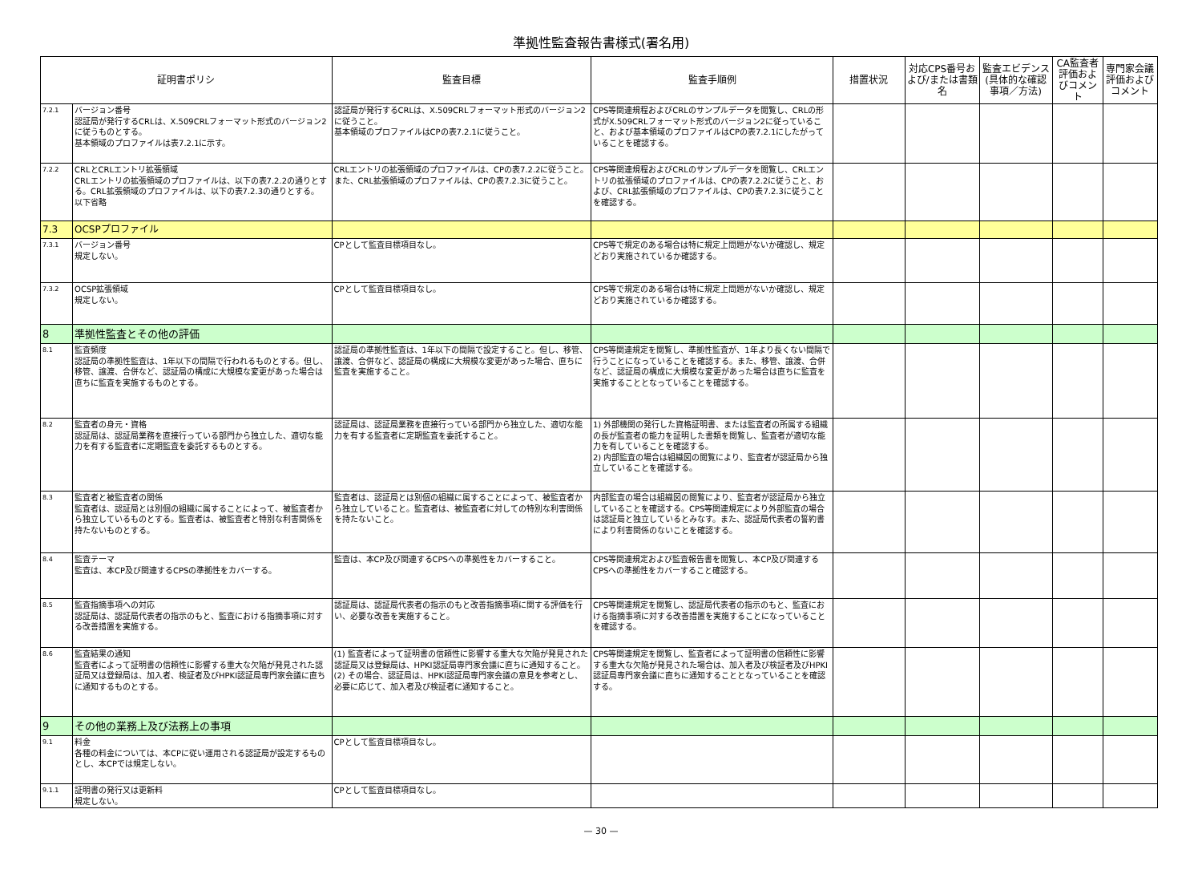準拠性監査報告書様式(署名用)
| 証明書ポリシ | | 監査目標 | 監査手順例 | 措置状況 | 対応CPS番号および/または書類名 | 監査エビデンス(具体的な確認事項／方法) | CA監査者評価およびコメント | 専門家会議評価およびコメント |
| --- | --- | --- | --- | --- | --- | --- | --- | --- |
| 7.2.1 | バージョン番号 認証局が発行するCRLは、X.509CRLフォーマット形式のバージョン2に従うものとする。 基本領域のプロファイルは表7.2.1に示す。 | 認証局が発行するCRLは、X.509CRLフォーマット形式のバージョン2に従うこと。 基本領域のプロファイルはCPの表7.2.1に従うこと。 | CPS等関連規程およびCRLのサンプルデータを閲覧し、CRLの形式がX.509CRLフォーマット形式のバージョン2に従っていること、および基本領域のプロファイルはCPの表7.2.1にしたがっていることを確認する。 | | | | | |
| 7.2.2 | CRLとCRLエントリ拡張領域 CRLエントリの拡張領域のプロファイルは、以下の表7.2.2の通りとする。CRL拡張領域のプロファイルは、以下の表7.2.3の通りとする。 以下省略 | CRLエントリの拡張領域のプロファイルは、CPの表7.2.2に従うこと。また、CRL拡張領域のプロファイルは、CPの表7.2.3に従うこと。 | CPS等関連規程およびCRLのサンプルデータを閲覧し、CRLエントリの拡張領域のプロファイルは、CPの表7.2.2に従うこと、および、CRL拡張領域のプロファイルは、CPの表7.2.3に従うことを確認する。 | | | | | |
| 7.3 | OCSPプロファイル | | | | | | | |
| 7.3.1 | バージョン番号 規定しない。 | CPとして監査目標項目なし。 | CPS等で規定のある場合は特に規定上問題がないか確認し、規定どおり実施されているか確認する。 | | | | | |
| 7.3.2 | OCSP拡張領域 規定しない。 | CPとして監査目標項目なし。 | CPS等で規定のある場合は特に規定上問題がないか確認し、規定どおり実施されているか確認する。 | | | | | |
| 8 | 準拠性監査とその他の評価 | | | | | | | |
| 8.1 | 監査頻度 認証局の準拠性監査は、1年以下の間隔で行われるものとする。但し、移管、譲渡、合併など、認証局の構成に大規模な変更があった場合は直ちに監査を実施するものとする。 | 認証局の準拠性監査は、1年以下の間隔で設定すること。但し、移管、譲渡、合併など、認証局の構成に大規模な変更があった場合、直ちに監査を実施すること。 | CPS等関連規定を閲覧し、準拠性監査が、1年より長くない間隔で行うことになっていることを確認する。また、移管、譲渡、合併など、認証局の構成に大規模な変更があった場合は直ちに監査を実施することとなっていることを確認する。 | | | | | |
| 8.2 | 監査者の身元・資格 認証局は、認証局業務を直接行っている部門から独立した、適切な能力を有する監査者に定期監査を委託するものとする。 | 認証局は、認証局業務を直接行っている部門から独立した、適切な能力を有する監査者に定期監査を委託すること。 | 1) 外部機関の発行した資格証明書、または監査者の所属する組織の長が監査者の能力を証明した書類を閲覧し、監査者が適切な能力を有していることを確認する。 2) 内部監査の場合は組織図の閲覧により、監査者が認証局から独立していることを確認する。 | | | | | |
| 8.3 | 監査者と被監査者の関係 監査者は、認証局とは別個の組織に属することによって、被監査者から独立しているものとする。監査者は、被監査者と特別な利害関係を持たないものとする。 | 監査者は、認証局とは別個の組織に属することによって、被監査者から独立していること。監査者は、被監査者に対しての特別な利害関係を持たないこと。 | 内部監査の場合は組織図の閲覧により、監査者が認証局から独立していることを確認する。CPS等関連規定により外部監査の場合は認証局と独立しているとみなす。また、認証局代表者の誓約書により利害関係のないことを確認する。 | | | | | |
| 8.4 | 監査テーマ 監査は、本CP及び関連するCPSの準拠性をカバーする。 | 監査は、本CP及び関連するCPSへの準拠性をカバーすること。 | CPS等関連規定および監査報告書を閲覧し、本CP及び関連するCPSへの準拠性をカバーすること確認する。 | | | | | |
| 8.5 | 監査指摘事項への対応 認証局は、認証局代表者の指示のもと、監査における指摘事項に対する改善措置を実施する。 | 認証局は、認証局代表者の指示のもと改善指摘事項に関する評価を行い、必要な改善を実施すること。 | CPS等関連規定を閲覧し、認証局代表者の指示のもと、監査における指摘事項に対する改善措置を実施することになっていることを確認する。 | | | | | |
| 8.6 | 監査結果の通知 監査者によって証明書の信頼性に影響する重大な欠陥が発見された認証局又は登録局は、加入者、検証者及びHPKI認証局専門家会議に直ちに通知するものとする。 | (1) 監査者によって証明書の信頼性に影響する重大な欠陥が発見された認証局又は登録局は、HPKI認証局専門家会議に直ちに通知すること。 (2) その場合、認証局は、HPKI認証局専門家会議の意見を参考とし、必要に応じて、加入者及び検証者に通知すること。 | CPS等関連規定を閲覧し、監査者によって証明書の信頼性に影響する重大な欠陥が発見された場合は、加入者及び検証者及びHPKI認証局専門家会議に直ちに通知することとなっていることを確認する。 | | | | | |
| 9 | その他の業務上及び法務上の事項 | | | | | | | |
| 9.1 | 料金 各種の料金については、本CPに従い運用される認証局が設定するものとし、本CPでは規定しない。 | CPとして監査目標項目なし。 | | | | | | |
| 9.1.1 | 証明書の発行又は更新料 規定しない。 | CPとして監査目標項目なし。 | | | | | | |
— 30 —